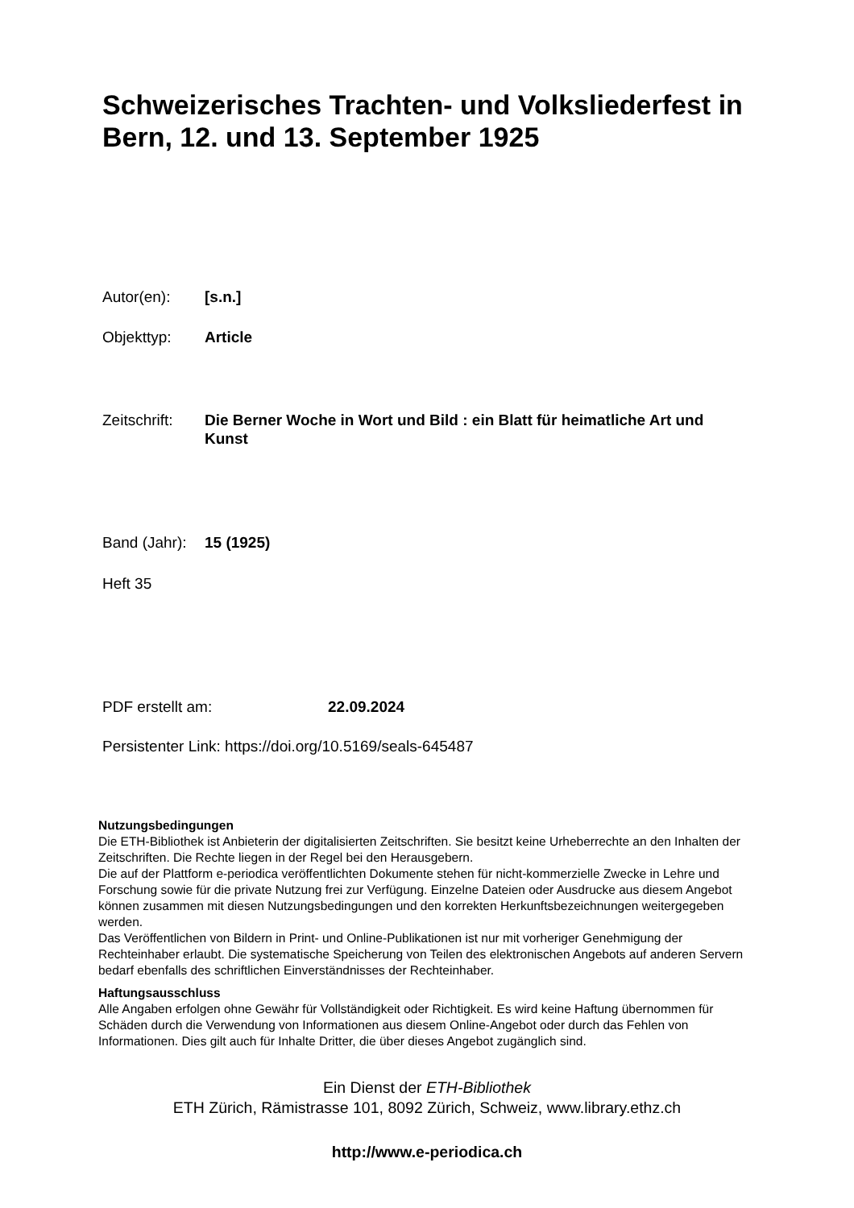Schweizerisches Trachten- und Volksliederfest in Bern, 12. und 13. September 1925
Autor(en): [s.n.]
Objekttyp: Article
Zeitschrift: Die Berner Woche in Wort und Bild : ein Blatt für heimatliche Art und Kunst
Band (Jahr): 15 (1925)
Heft 35
PDF erstellt am: 22.09.2024
Persistenter Link: https://doi.org/10.5169/seals-645487
Nutzungsbedingungen
Die ETH-Bibliothek ist Anbieterin der digitalisierten Zeitschriften. Sie besitzt keine Urheberrechte an den Inhalten der Zeitschriften. Die Rechte liegen in der Regel bei den Herausgebern.
Die auf der Plattform e-periodica veröffentlichten Dokumente stehen für nicht-kommerzielle Zwecke in Lehre und Forschung sowie für die private Nutzung frei zur Verfügung. Einzelne Dateien oder Ausdrucke aus diesem Angebot können zusammen mit diesen Nutzungsbedingungen und den korrekten Herkunftsbezeichnungen weitergegeben werden.
Das Veröffentlichen von Bildern in Print- und Online-Publikationen ist nur mit vorheriger Genehmigung der Rechteinhaber erlaubt. Die systematische Speicherung von Teilen des elektronischen Angebots auf anderen Servern bedarf ebenfalls des schriftlichen Einverständnisses der Rechteinhaber.
Haftungsausschluss
Alle Angaben erfolgen ohne Gewähr für Vollständigkeit oder Richtigkeit. Es wird keine Haftung übernommen für Schäden durch die Verwendung von Informationen aus diesem Online-Angebot oder durch das Fehlen von Informationen. Dies gilt auch für Inhalte Dritter, die über dieses Angebot zugänglich sind.
Ein Dienst der ETH-Bibliothek
ETH Zürich, Rämistrasse 101, 8092 Zürich, Schweiz, www.library.ethz.ch
http://www.e-periodica.ch